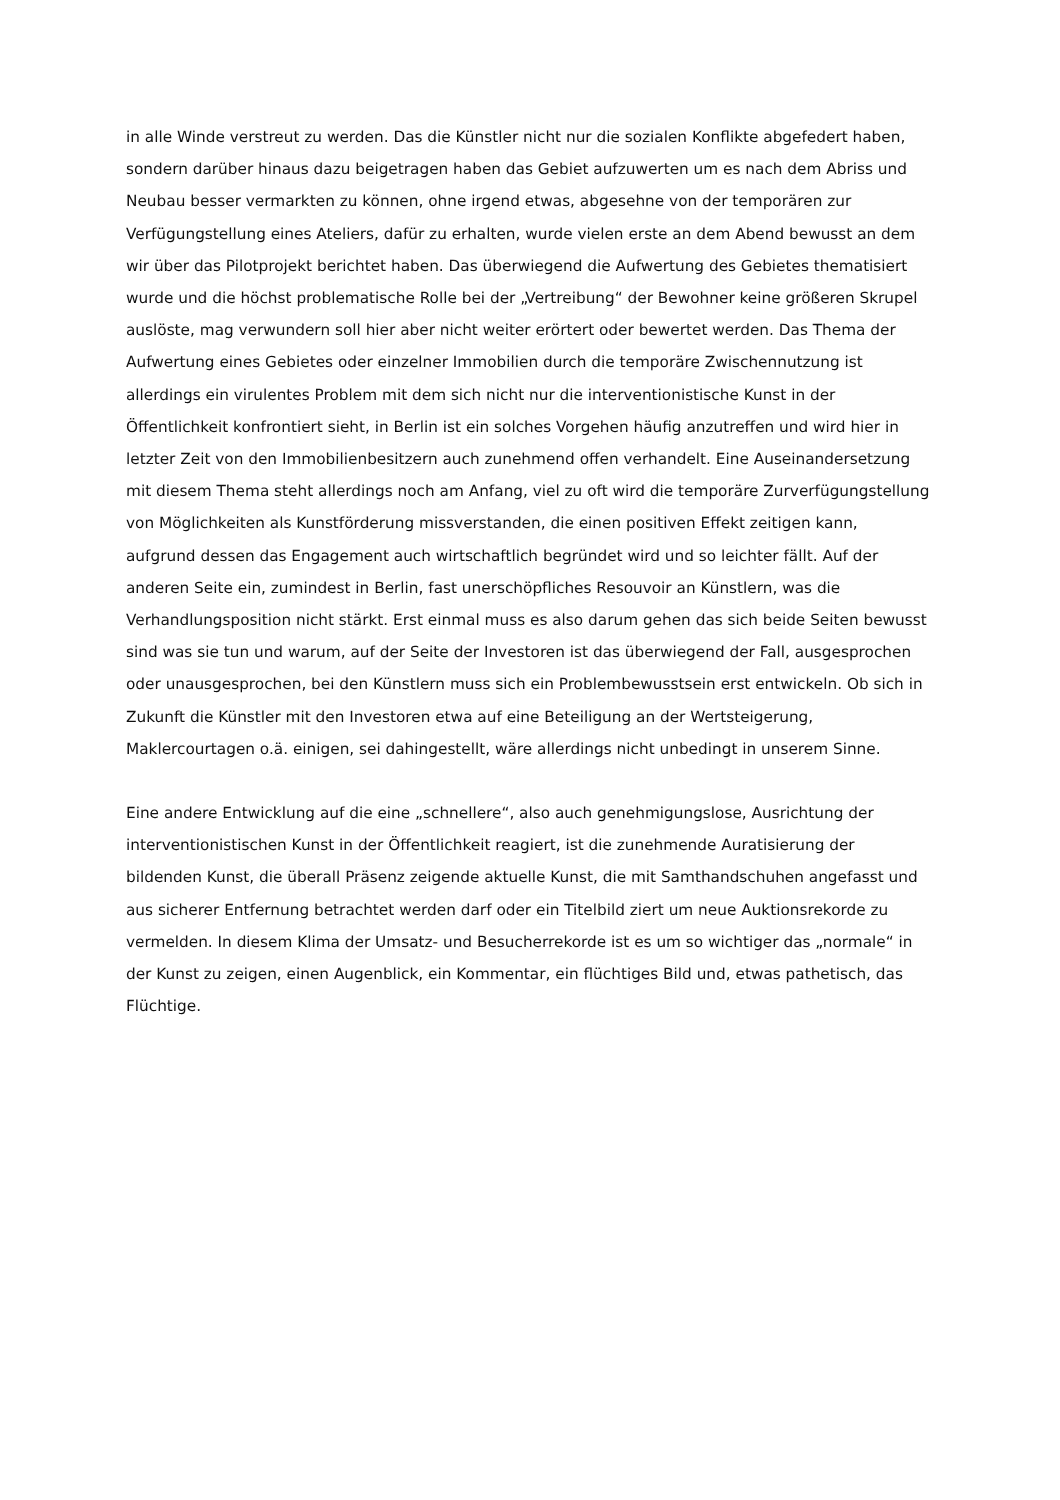in alle Winde verstreut zu werden. Das die Künstler nicht nur die sozialen Konflikte abgefedert haben, sondern darüber hinaus dazu beigetragen haben das Gebiet aufzuwerten um es nach dem Abriss und Neubau besser vermarkten zu können, ohne irgend etwas, abgesehne von der temporären zur Verfügungstellung eines Ateliers, dafür zu erhalten, wurde vielen erste an dem Abend bewusst an dem wir über das Pilotprojekt berichtet haben. Das überwiegend die Aufwertung des Gebietes thematisiert wurde und die höchst problematische Rolle bei der „Vertreibung“ der Bewohner keine größeren Skrupel auslöste, mag verwundern soll hier aber nicht weiter erörtert oder bewertet werden. Das Thema der Aufwertung eines Gebietes oder einzelner Immobilien durch die temporäre Zwischennutzung ist allerdings ein virulentes Problem mit dem sich nicht nur die interventionistische Kunst in der Öffentlichkeit konfrontiert sieht, in Berlin ist ein solches Vorgehen häufig anzutreffen und wird hier in letzter Zeit von den Immobilienbesitzern auch zunehmend offen verhandelt. Eine Auseinandersetzung mit diesem Thema steht allerdings noch am Anfang, viel zu oft wird die temporäre Zurverfügungstellung von Möglichkeiten als Kunstförderung missverstanden, die einen positiven Effekt zeitigen kann, aufgrund dessen das Engagement auch wirtschaftlich begründet wird und so leichter fällt. Auf der anderen Seite ein, zumindest in Berlin, fast unerschöpfliches Resouvoir an Künstlern, was die Verhandlungsposition nicht stärkt. Erst einmal muss es also darum gehen das sich beide Seiten bewusst sind was sie tun und warum, auf der Seite der Investoren ist das überwiegend der Fall, ausgesprochen oder unausgesprochen, bei den Künstlern muss sich ein Problembewusstsein erst entwickeln. Ob sich in Zukunft die Künstler mit den Investoren etwa auf eine Beteiligung an der Wertsteigerung, Maklercourtagen o.ä. einigen, sei dahingestellt, wäre allerdings nicht unbedingt in unserem Sinne.
Eine andere Entwicklung auf die eine „schnellere“, also auch genehmigungslose, Ausrichtung der interventionistischen Kunst in der Öffentlichkeit reagiert, ist die zunehmende Auratisierung der bildenden Kunst, die überall Präsenz zeigende aktuelle Kunst, die mit Samthandschuhen angefasst und aus sicherer Entfernung betrachtet werden darf oder ein Titelbild ziert um neue Auktionsrekorde zu vermelden. In diesem Klima der Umsatz- und Besucherrekorde ist es um so wichtiger das „normale“ in der Kunst zu zeigen, einen Augenblick, ein Kommentar, ein flüchtiges Bild und, etwas pathetisch, das Flüchtige.